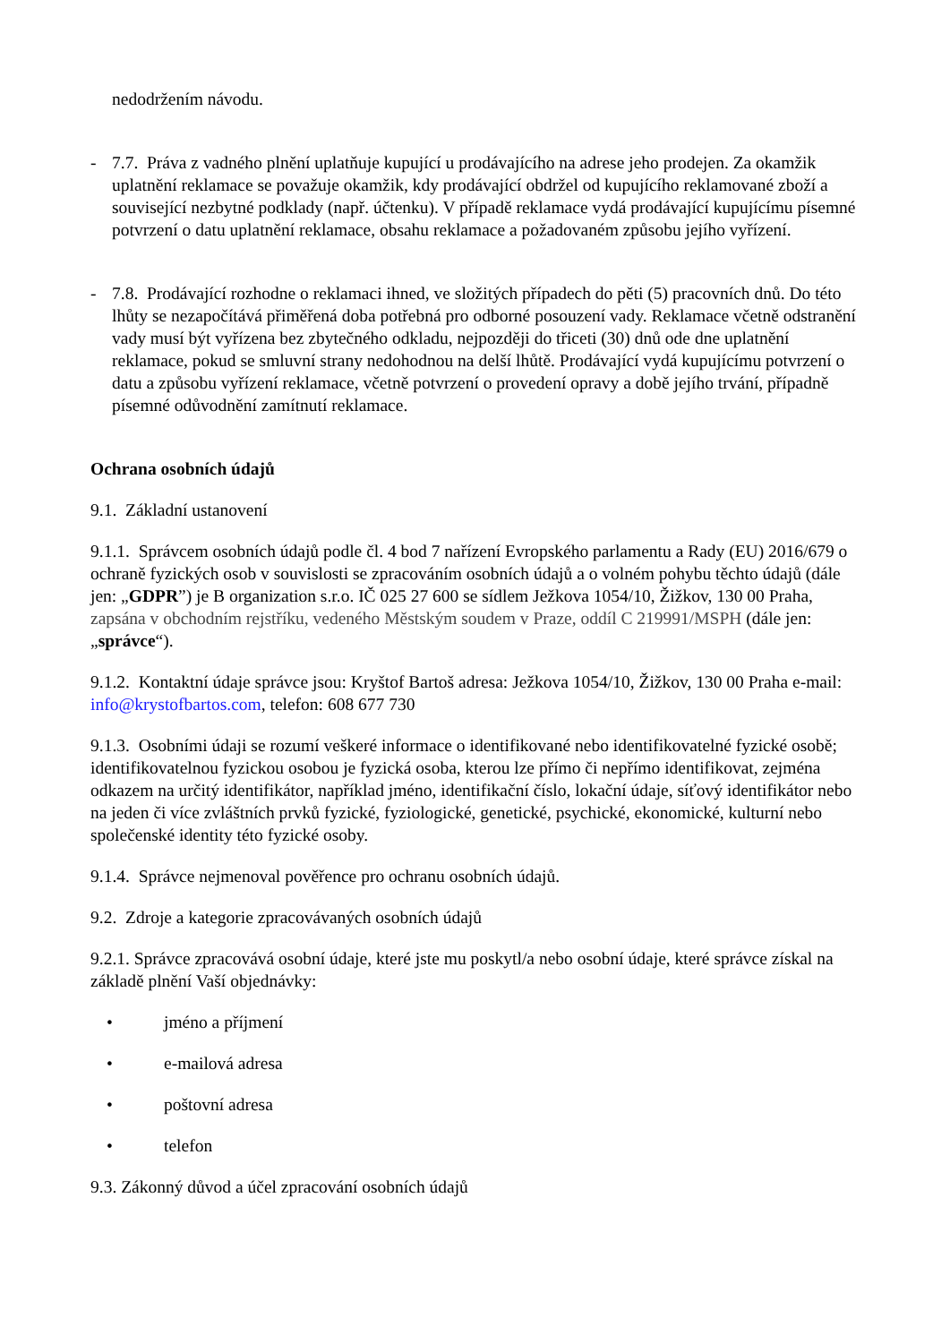nedodržením návodu.
- 7.7. Práva z vadného plnění uplatňuje kupující u prodávajícího na adrese jeho prodejen. Za okamžik uplatnění reklamace se považuje okamžik, kdy prodávající obdržel od kupujícího reklamované zboží a související nezbytné podklady (např. účtenku). V případě reklamace vydá prodávající kupujícímu písemné potvrzení o datu uplatnění reklamace, obsahu reklamace a požadovaném způsobu jejího vyřízení.
- 7.8. Prodávající rozhodne o reklamaci ihned, ve složitých případech do pěti (5) pracovních dnů. Do této lhůty se nezapočítává přiměřená doba potřebná pro odborné posouzení vady. Reklamace včetně odstranění vady musí být vyřízena bez zbytečného odkladu, nejpozději do třiceti (30) dnů ode dne uplatnění reklamace, pokud se smluvní strany nedohodnou na delší lhůtě. Prodávající vydá kupujícímu potvrzení o datu a způsobu vyřízení reklamace, včetně potvrzení o provedení opravy a době jejího trvání, případně písemné odůvodnění zamítnutí reklamace.
Ochrana osobních údajů
9.1. Základní ustanovení
9.1.1. Správcem osobních údajů podle čl. 4 bod 7 nařízení Evropského parlamentu a Rady (EU) 2016/679 o ochraně fyzických osob v souvislosti se zpracováním osobních údajů a o volném pohybu těchto údajů (dále jen: „GDPR”) je B organization s.r.o. IČ 025 27 600 se sídlem Ježkova 1054/10, Žižkov, 130 00 Praha, zapsána v obchodním rejstříku, vedeného Městským soudem v Praze, oddíl C 219991/MSPH (dále jen: „správce“).
9.1.2. Kontaktní údaje správce jsou: Kryštof Bartoš adresa: Ježkova 1054/10, Žižkov, 130 00 Praha e-mail: info@krystofbartos.com, telefon: 608 677 730
9.1.3. Osobními údaji se rozumí veškeré informace o identifikované nebo identifikovatelné fyzické osobě; identifikovatelnou fyzickou osobou je fyzická osoba, kterou lze přímo či nepřímo identifikovat, zejména odkazem na určitý identifikátor, například jméno, identifikační číslo, lokační údaje, síťový identifikátor nebo na jeden či více zvláštních prvků fyzické, fyziologické, genetické, psychické, ekonomické, kulturní nebo společenské identity této fyzické osoby.
9.1.4. Správce nejmenoval pověřence pro ochranu osobních údajů.
9.2. Zdroje a kategorie zpracovávaných osobních údajů
9.2.1. Správce zpracovává osobní údaje, které jste mu poskytl/a nebo osobní údaje, které správce získal na základě plnění Vaší objednávky:
• jméno a příjmení
• e-mailová adresa
• poštovní adresa
• telefon
9.3. Zákonný důvod a účel zpracování osobních údajů